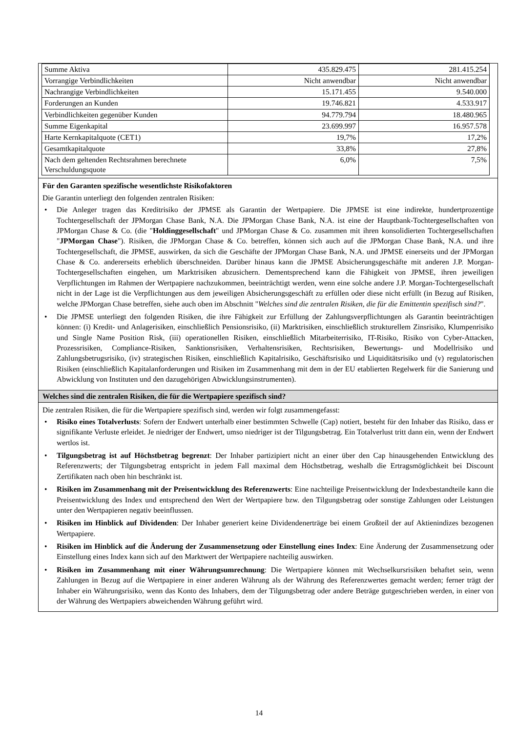| Summe Aktiva | 435.829.475 | 281.415.254 |
| Vorrangige Verbindlichkeiten | Nicht anwendbar | Nicht anwendbar |
| Nachrangige Verbindlichkeiten | 15.171.455 | 9.540.000 |
| Forderungen an Kunden | 19.746.821 | 4.533.917 |
| Verbindlichkeiten gegenüber Kunden | 94.779.794 | 18.480.965 |
| Summe Eigenkapital | 23.699.997 | 16.957.578 |
| Harte Kernkapitalquote (CET1) | 19,7% | 17,2% |
| Gesamtkapitalquote | 33,8% | 27,8% |
| Nach dem geltenden Rechtsrahmen berechnete Verschuldungsquote | 6,0% | 7,5% |
Für den Garanten spezifische wesentlichste Risikofaktoren
Die Garantin unterliegt den folgenden zentralen Risiken:
• Die Anleger tragen das Kreditrisiko der JPMSE als Garantin der Wertpapiere. Die JPMSE ist eine indirekte, hundertprozentige Tochtergesellschaft der JPMorgan Chase Bank, N.A. Die JPMorgan Chase Bank, N.A. ist eine der Hauptbank-Tochtergesellschaften von JPMorgan Chase & Co. (die "Holdinggesellschaft" und JPMorgan Chase & Co. zusammen mit ihren konsolidierten Tochtergesellschaften "JPMorgan Chase"). Risiken, die JPMorgan Chase & Co. betreffen, können sich auch auf die JPMorgan Chase Bank, N.A. und ihre Tochtergesellschaft, die JPMSE, auswirken, da sich die Geschäfte der JPMorgan Chase Bank, N.A. und JPMSE einerseits und der JPMorgan Chase & Co. andererseits erheblich überschneiden. Darüber hinaus kann die JPMSE Absicherungsgeschäfte mit anderen J.P. Morgan-Tochtergesellschaften eingehen, um Marktrisiken abzusichern. Dementsprechend kann die Fähigkeit von JPMSE, ihren jeweiligen Verpflichtungen im Rahmen der Wertpapiere nachzukommen, beeinträchtigt werden, wenn eine solche andere J.P. Morgan-Tochtergesellschaft nicht in der Lage ist die Verpflichtungen aus dem jeweiligen Absicherungsgeschäft zu erfüllen oder diese nicht erfüllt (in Bezug auf Risiken, welche JPMorgan Chase betreffen, siehe auch oben im Abschnitt "Welches sind die zentralen Risiken, die für die Emittentin spezifisch sind?".
• Die JPMSE unterliegt den folgenden Risiken, die ihre Fähigkeit zur Erfüllung der Zahlungsverpflichtungen als Garantin beeinträchtigen können: (i) Kredit- und Anlagerisiken, einschließlich Pensionsrisiko, (ii) Marktrisiken, einschließlich strukturellem Zinsrisiko, Klumpenrisiko und Single Name Position Risk, (iii) operationellen Risiken, einschließlich Mitarbeiterrisiko, IT-Risiko, Risiko von Cyber-Attacken, Prozessrisiken, Compliance-Risiken, Sanktionsrisiken, Verhaltensrisiken, Rechtsrisiken, Bewertungs- und Modellrisiko und Zahlungsbetrugsrisiko, (iv) strategischen Risiken, einschließlich Kapitalrisiko, Geschäftsrisiko und Liquiditätsrisiko und (v) regulatorischen Risiken (einschließlich Kapitalanforderungen und Risiken im Zusammenhang mit dem in der EU etablierten Regelwerk für die Sanierung und Abwicklung von Instituten und den dazugehörigen Abwicklungsinstrumenten).
Welches sind die zentralen Risiken, die für die Wertpapiere spezifisch sind?
Die zentralen Risiken, die für die Wertpapiere spezifisch sind, werden wir folgt zusammengefasst:
• Risiko eines Totalverlusts: Sofern der Endwert unterhalb einer bestimmten Schwelle (Cap) notiert, besteht für den Inhaber das Risiko, dass er signifikante Verluste erleidet. Je niedriger der Endwert, umso niedriger ist der Tilgungsbetrag. Ein Totalverlust tritt dann ein, wenn der Endwert wertlos ist.
• Tilgungsbetrag ist auf Höchstbetrag begrenzt: Der Inhaber partizipiert nicht an einer über den Cap hinausgehenden Entwicklung des Referenzwerts; der Tilgungsbetrag entspricht in jedem Fall maximal dem Höchstbetrag, weshalb die Ertragsmöglichkeit bei Discount Zertifikaten nach oben hin beschränkt ist.
• Risiken im Zusammenhang mit der Preisentwicklung des Referenzwerts: Eine nachteilige Preisentwicklung der Indexbestandteile kann die Preisentwicklung des Index und entsprechend den Wert der Wertpapiere bzw. den Tilgungsbetrag oder sonstige Zahlungen oder Leistungen unter den Wertpapieren negativ beeinflussen.
• Risiken im Hinblick auf Dividenden: Der Inhaber generiert keine Dividendenerträge bei einem Großteil der auf Aktienindizes bezogenen Wertpapiere.
• Risiken im Hinblick auf die Änderung der Zusammensetzung oder Einstellung eines Index: Eine Änderung der Zusammensetzung oder Einstellung eines Index kann sich auf den Marktwert der Wertpapiere nachteilig auswirken.
• Risiken im Zusammenhang mit einer Währungsumrechnung: Die Wertpapiere können mit Wechselkursrisiken behaftet sein, wenn Zahlungen in Bezug auf die Wertpapiere in einer anderen Währung als der Währung des Referenzwertes gemacht werden; ferner trägt der Inhaber ein Währungsrisiko, wenn das Konto des Inhabers, dem der Tilgungsbetrag oder andere Beträge gutgeschrieben werden, in einer von der Währung des Wertpapiers abweichenden Währung geführt wird.
14